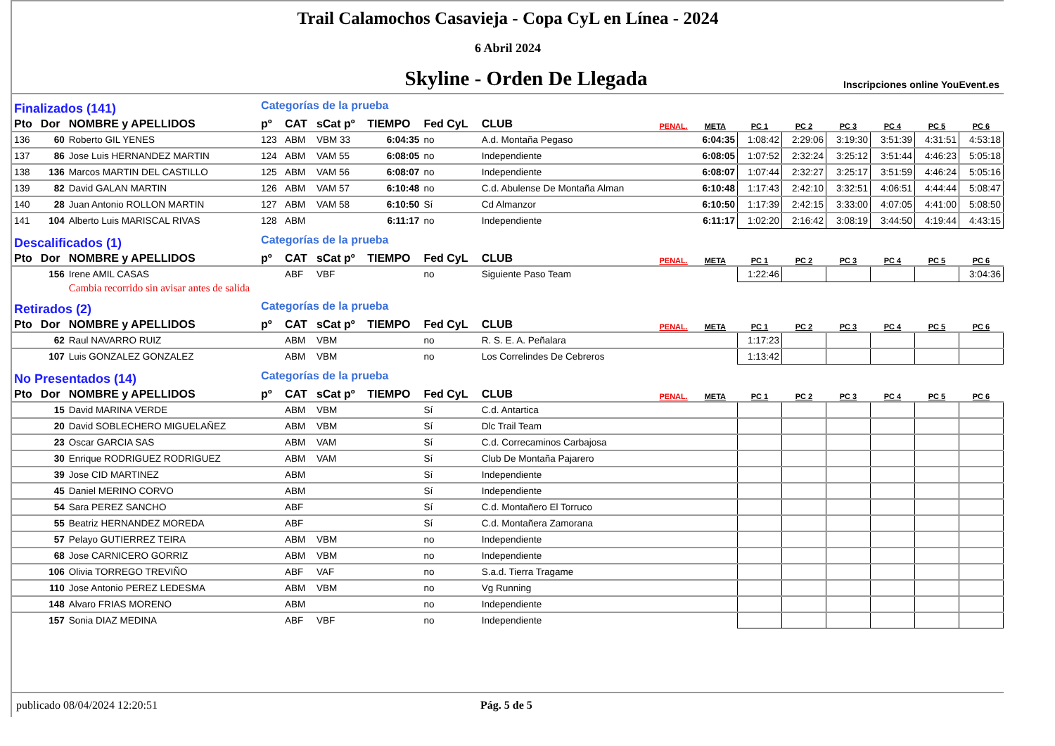Trail Calamochos Casavieja - Copa CyL en Línea - 2024
6 Abril 2024
Skyline - Orden De Llegada
Inscripciones online YouEvent.es
| Finalizados (141) | | | Categorías de la prueba | | | | | | | | | | | | | |
| Pto | Dor | NOMBRE y APELLIDOS | pº | CAT | sCat pº | TIEMPO | Fed CyL | CLUB | PENAL. | META | PC 1 | PC 2 | PC 3 | PC 4 | PC 5 | PC 6 |
| 136 | 60 | Roberto GIL YENES | 123 | ABM | VBM 33 | 6:04:35 | no | A.d. Montaña Pegaso | | 6:04:35 | 1:08:42 | 2:29:06 | 3:19:30 | 3:51:39 | 4:31:51 | 4:53:18 |
| 137 | 86 | Jose Luis HERNANDEZ MARTIN | 124 | ABM | VAM 55 | 6:08:05 | no | Independiente | | 6:08:05 | 1:07:52 | 2:32:24 | 3:25:12 | 3:51:44 | 4:46:23 | 5:05:18 |
| 138 | 136 | Marcos MARTIN DEL CASTILLO | 125 | ABM | VAM 56 | 6:08:07 | no | Independiente | | 6:08:07 | 1:07:44 | 2:32:27 | 3:25:17 | 3:51:59 | 4:46:24 | 5:05:16 |
| 139 | 82 | David GALAN MARTIN | 126 | ABM | VAM 57 | 6:10:48 | no | C.d. Abulense De Montaña Alman | | 6:10:48 | 1:17:43 | 2:42:10 | 3:32:51 | 4:06:51 | 4:44:44 | 5:08:47 |
| 140 | 28 | Juan Antonio ROLLON MARTIN | 127 | ABM | VAM 58 | 6:10:50 | Sí | Cd Almanzor | | 6:10:50 | 1:17:39 | 2:42:15 | 3:33:00 | 4:07:05 | 4:41:00 | 5:08:50 |
| 141 | 104 | Alberto Luis MARISCAL RIVAS | 128 | ABM | | 6:11:17 | no | Independiente | | 6:11:17 | 1:02:20 | 2:16:42 | 3:08:19 | 3:44:50 | 4:19:44 | 4:43:15 |
| Descalificados (1) | | | Categorías de la prueba | | | | | | | | | | | | | |
| Pto | Dor | NOMBRE y APELLIDOS | pº | CAT | sCat pº | TIEMPO | Fed CyL | CLUB | PENAL. | META | PC 1 | PC 2 | PC 3 | PC 4 | PC 5 | PC 6 |
| | 156 | Irene AMIL CASAS | | ABF | VBF | | no | Siguiente Paso Team | | | 1:22:46 | | | | | 3:04:36 |
| | | Cambia recorrido sin avisar antes de salida | | | | | | | | | | | | | | |
| Retirados (2) | | | Categorías de la prueba | | | | | | | | | | | | | |
| Pto | Dor | NOMBRE y APELLIDOS | pº | CAT | sCat pº | TIEMPO | Fed CyL | CLUB | PENAL. | META | PC 1 | PC 2 | PC 3 | PC 4 | PC 5 | PC 6 |
| | 62 | Raul NAVARRO RUIZ | | ABM | VBM | | no | R. S. E. A. Peñalara | | | 1:17:23 | | | | | |
| | 107 | Luis GONZALEZ GONZALEZ | | ABM | VBM | | no | Los Correlindes De Cebreros | | | 1:13:42 | | | | | |
| No Presentados (14) | | | Categorías de la prueba | | | | | | | | | | | | | |
| Pto | Dor | NOMBRE y APELLIDOS | pº | CAT | sCat pº | TIEMPO | Fed CyL | CLUB | PENAL. | META | PC 1 | PC 2 | PC 3 | PC 4 | PC 5 | PC 6 |
| | 15 | David MARINA VERDE | | ABM | VBM | | Sí | C.d. Antartica | | | | | | | | |
| | 20 | David SOBLECHERO MIGUELAÑEZ | | ABM | VBM | | Sí | Dlc Trail Team | | | | | | | | |
| | 23 | Oscar GARCIA SAS | | ABM | VAM | | Sí | C.d. Correcaminos Carbajosa | | | | | | | | |
| | 30 | Enrique RODRIGUEZ RODRIGUEZ | | ABM | VAM | | Sí | Club De Montaña Pajarero | | | | | | | | |
| | 39 | Jose CID MARTINEZ | | ABM | | | Sí | Independiente | | | | | | | | |
| | 45 | Daniel MERINO CORVO | | ABM | | | Sí | Independiente | | | | | | | | |
| | 54 | Sara PEREZ SANCHO | | ABF | | | Sí | C.d. Montañero El Torruco | | | | | | | | |
| | 55 | Beatriz HERNANDEZ MOREDA | | ABF | | | Sí | C.d. Montañera Zamorana | | | | | | | | |
| | 57 | Pelayo GUTIERREZ TEIRA | | ABM | VBM | | no | Independiente | | | | | | | | |
| | 68 | Jose CARNICERO GORRIZ | | ABM | VBM | | no | Independiente | | | | | | | | |
| | 106 | Olivia TORREGO TREVIÑO | | ABF | VAF | | no | S.a.d. Tierra Tragame | | | | | | | | |
| | 110 | Jose Antonio PEREZ LEDESMA | | ABM | VBM | | no | Vg Running | | | | | | | | |
| | 148 | Alvaro FRIAS MORENO | | ABM | | | no | Independiente | | | | | | | | |
| | 157 | Sonia DIAZ MEDINA | | ABF | VBF | | no | Independiente | | | | | | | | |
publicado 08/04/2024 12:20:51 Pág. 5 de 5